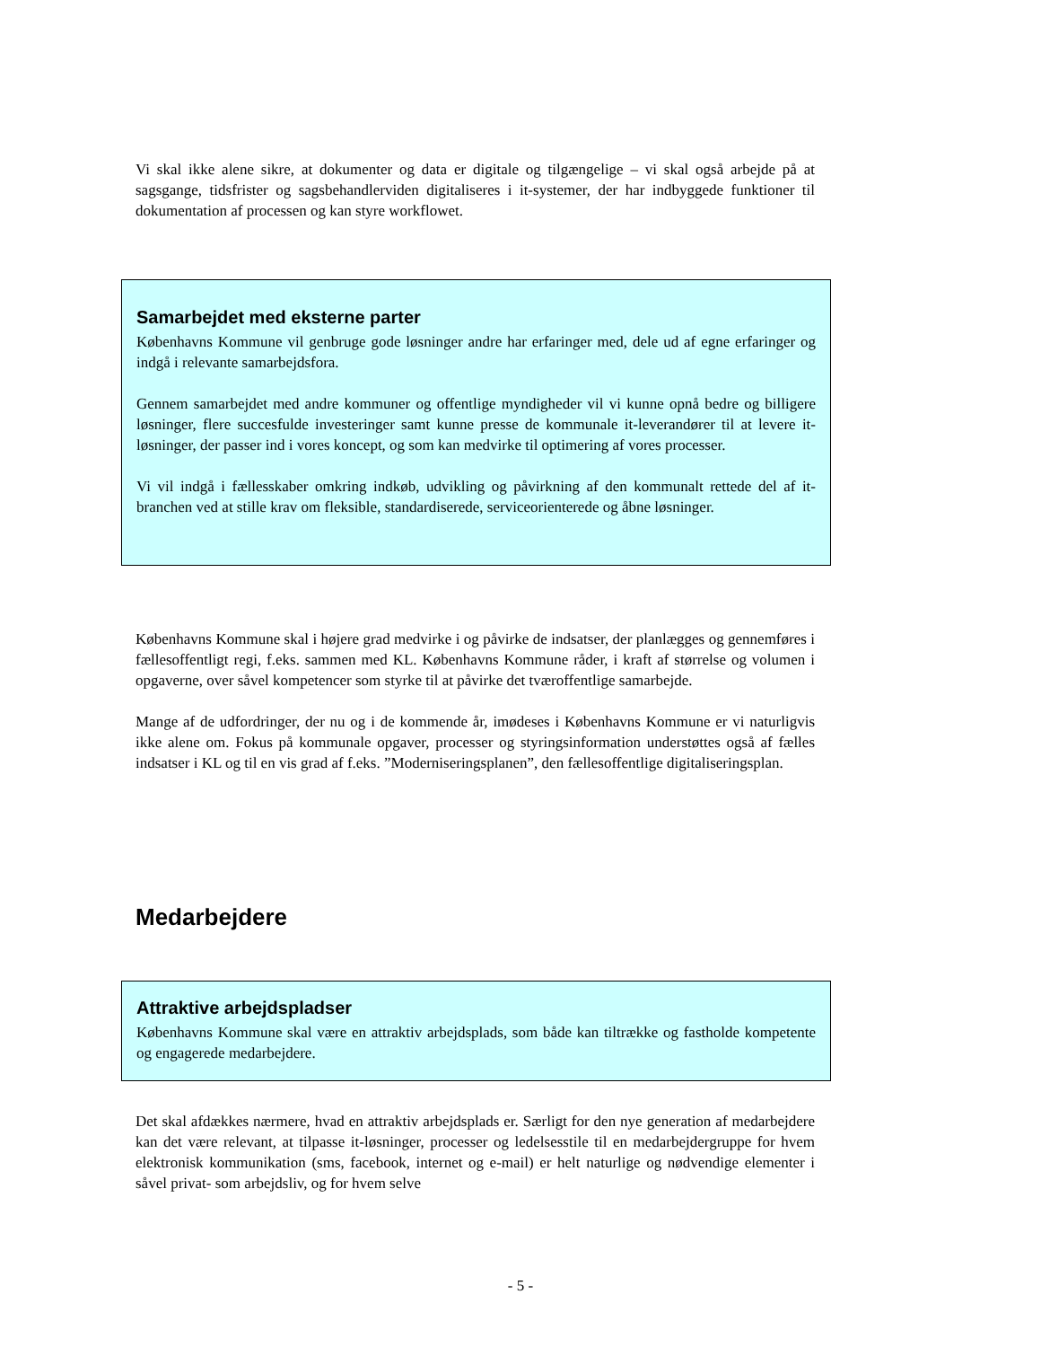Vi skal ikke alene sikre, at dokumenter og data er digitale og tilgængelige – vi skal også arbejde på at sagsgange, tidsfrister og sagsbehandlerviden digitaliseres i it-systemer, der har indbyggede funktioner til dokumentation af processen og kan styre workflowet.
Samarbejdet med eksterne parter
Københavns Kommune vil genbruge gode løsninger andre har erfaringer med, dele ud af egne erfaringer og indgå i relevante samarbejdsfora.
Gennem samarbejdet med andre kommuner og offentlige myndigheder vil vi kunne opnå bedre og billigere løsninger, flere succesfulde investeringer samt kunne presse de kommunale it-leverandører til at levere it-løsninger, der passer ind i vores koncept, og som kan medvirke til optimering af vores processer.
Vi vil indgå i fællesskaber omkring indkøb, udvikling og påvirkning af den kommunalt rettede del af it-branchen ved at stille krav om fleksible, standardiserede, serviceorienterede og åbne løsninger.
Københavns Kommune skal i højere grad medvirke i og påvirke de indsatser, der planlægges og gennemføres i fællesoffentligt regi, f.eks. sammen med KL. Københavns Kommune råder, i kraft af størrelse og volumen i opgaverne, over såvel kompetencer som styrke til at påvirke det tværoffentlige samarbejde.
Mange af de udfordringer, der nu og i de kommende år, imødeses i Københavns Kommune er vi naturligvis ikke alene om. Fokus på kommunale opgaver, processer og styringsinformation understøttes også af fælles indsatser i KL og til en vis grad af f.eks. ”Moderniseringsplanen”, den fællesoffentlige digitaliseringsplan.
Medarbejdere
Attraktive arbejdspladser
Københavns Kommune skal være en attraktiv arbejdsplads, som både kan tiltrække og fastholde kompetente og engagerede medarbejdere.
Det skal afdækkes nærmere, hvad en attraktiv arbejdsplads er. Særligt for den nye generation af medarbejdere kan det være relevant, at tilpasse it-løsninger, processer og ledelsesstile til en medarbejdergruppe for hvem elektronisk kommunikation (sms, facebook, internet og e-mail) er helt naturlige og nødvendige elementer i såvel privat- som arbejdsliv, og for hvem selve
- 5 -